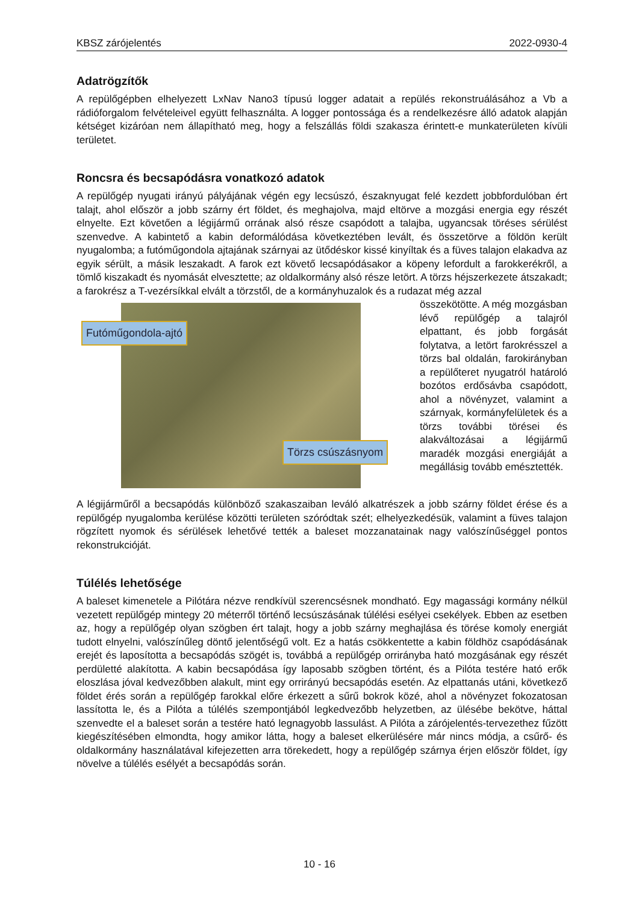KBSZ zárójelentés 2022-0930-4
Adatrögzítők
A repülőgépben elhelyezett LxNav Nano3 típusú logger adatait a repülés rekonstruálásához a Vb a rádióforgalom felvételeivel együtt felhasználta. A logger pontossága és a rendelkezésre álló adatok alapján kétséget kizáróan nem állapítható meg, hogy a felszállás földi szakasza érintett-e munkaterületen kívüli területet.
Roncsra és becsapódásra vonatkozó adatok
A repülőgép nyugati irányú pályájának végén egy lecsúszó, északnyugat felé kezdett jobbfordulóban ért talajt, ahol először a jobb szárny ért földet, és meghajolva, majd eltörve a mozgási energia egy részét elnyelte. Ezt követően a légijármű orrának alsó része csapódott a talajba, ugyancsak töréses sérülést szenvedve. A kabintető a kabin deformálódása következtében levált, és összetörve a földön került nyugalomba; a futóműgondola ajtajának szárnyai az ütődéskor kissé kinyíltak és a füves talajon elakadva az egyik sérült, a másik leszakadt. A farok ezt követő lecsapódásakor a köpeny lefordult a farokkerékről, a tömlő kiszakadt és nyomását elvesztette; az oldalkormány alsó része letört. A törzs héjszerkezete átszakadt; a farokrész a T-vezérsíkkal elvált a törzstől, de a kormányhuzalok és a rudazat még azzal
Futóműgondola-ajtó
Törzs csúszásnyom
összekötötte. A még mozgásban lévő repülőgép a talajról elpattant, és jobb forgását folytatva, a letört farokrésszel a törzs bal oldalán, farokirányban a repülőteret nyugatról határoló bozótos erdősávba csapódott, ahol a növényzet, valamint a szárnyak, kormányfelületek és a törzs további törései és alakváltozásai a légijármű maradék mozgási energiáját a megállásig tovább emésztették.
A légijárműről a becsapódás különböző szakaszaiban leváló alkatrészek a jobb szárny földet érése és a repülőgép nyugalomba kerülése közötti területen szóródtak szét; elhelyezkedésük, valamint a füves talajon rögzített nyomok és sérülések lehetővé tették a baleset mozzanatainak nagy valószínűséggel pontos rekonstrukcióját.
Túlélés lehetősége
A baleset kimenetele a Pilótára nézve rendkívül szerencsésnek mondható. Egy magassági kormány nélkül vezetett repülőgép mintegy 20 méterről történő lecsúszásának túlélési esélyei csekélyek. Ebben az esetben az, hogy a repülőgép olyan szögben ért talajt, hogy a jobb szárny meghajlása és törése komoly energiát tudott elnyelni, valószínűleg döntő jelentőségű volt. Ez a hatás csökkentette a kabin földhöz csapódásának erejét és laposította a becsapódás szögét is, továbbá a repülőgép orrirányba ható mozgásának egy részét perdületté alakította. A kabin becsapódása így laposabb szögben történt, és a Pilóta testére ható erők eloszlása jóval kedvezőbben alakult, mint egy orrirányú becsapódás esetén. Az elpattanás utáni, következő földet érés során a repülőgép farokkal előre érkezett a sűrű bokrok közé, ahol a növényzet fokozatosan lassította le, és a Pilóta a túlélés szempontjából legkedvezőbb helyzetben, az ülésébe bekötve, háttal szenvedte el a baleset során a testére ható legnagyobb lassulást. A Pilóta a zárójelentés-tervezethez fűzött kiegészítésében elmondta, hogy amikor látta, hogy a baleset elkerülésére már nincs módja, a csűrő- és oldalkormány használatával kifejezetten arra törekedett, hogy a repülőgép szárnya érjen először földet, így növelve a túlélés esélyét a becsapódás során.
10 - 16